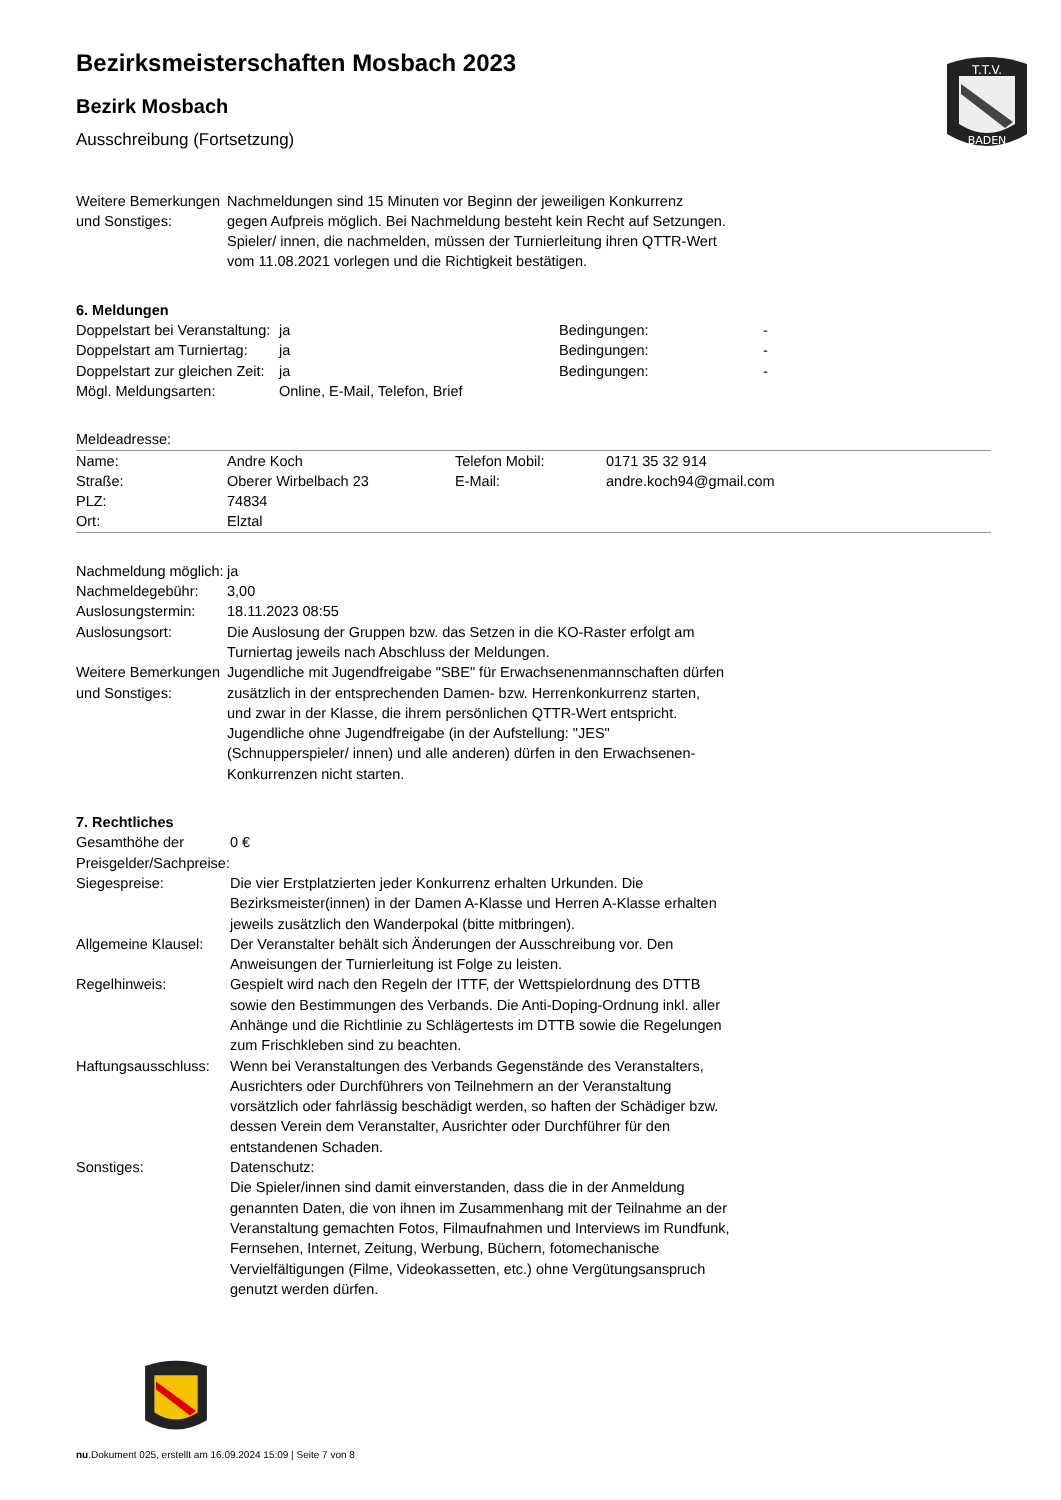Bezirksmeisterschaften Mosbach 2023
Bezirk Mosbach
Ausschreibung (Fortsetzung)
T.T.V.
BADEN
| Weitere Bemerkungen und Sonstiges: | Nachmeldungen sind 15 Minuten vor Beginn der jeweiligen Konkurrenz gegen Aufpreis möglich. Bei Nachmeldung besteht kein Recht auf Setzungen. Spieler/ innen, die nachmelden, müssen der Turnierleitung ihren QTTR-Wert vom 11.08.2021 vorlegen und die Richtigkeit bestätigen. |
6. Meldungen
| Doppelstart bei Veranstaltung: | ja | Bedingungen: | - |
| Doppelstart am Turniertag: | ja | Bedingungen: | - |
| Doppelstart zur gleichen Zeit: | ja | Bedingungen: | - |
| Mögl. Meldungsarten: | Online, E-Mail, Telefon, Brief | | |
Meldeadresse:
| Name: | Andre Koch | Telefon Mobil: | 0171 35 32 914 |
| Straße: | Oberer Wirbelbach 23 | E-Mail: | andre.koch94@gmail.com |
| PLZ: | 74834 | | |
| Ort: | Elztal | | |
| Nachmeldung möglich: | ja |
| Nachmeldegebühr: | 3,00 |
| Auslosungstermin: | 18.11.2023 08:55 |
| Auslosungsort: | Die Auslosung der Gruppen bzw. das Setzen in die KO-Raster erfolgt am Turniertag jeweils nach Abschluss der Meldungen. |
| Weitere Bemerkungen und Sonstiges: | Jugendliche mit Jugendfreigabe "SBE" für Erwachsenenmannschaften dürfen zusätzlich in der entsprechenden Damen- bzw. Herrenkonkurrenz starten, und zwar in der Klasse, die ihrem persönlichen QTTR-Wert entspricht. Jugendliche ohne Jugendfreigabe (in der Aufstellung: "JES" (Schnupperspieler/ innen) und alle anderen) dürfen in den Erwachsenen-Konkurrenzen nicht starten. |
7. Rechtliches
| Gesamthöhe der Preisgelder/Sachpreise: | 0 € |
| Siegespreise: | Die vier Erstplatzierten jeder Konkurrenz erhalten Urkunden. Die Bezirksmeister(innen) in der Damen A-Klasse und Herren A-Klasse erhalten jeweils zusätzlich den Wanderpokal (bitte mitbringen). |
| Allgemeine Klausel: | Der Veranstalter behält sich Änderungen der Ausschreibung vor. Den Anweisungen der Turnierleitung ist Folge zu leisten. |
| Regelhinweis: | Gespielt wird nach den Regeln der ITTF, der Wettspielordnung des DTTB sowie den Bestimmungen des Verbands. Die Anti-Doping-Ordnung inkl. aller Anhänge und die Richtlinie zu Schlägertests im DTTB sowie die Regelungen zum Frischkleben sind zu beachten. |
| Haftungsausschluss: | Wenn bei Veranstaltungen des Verbands Gegenstände des Veranstalters, Ausrichters oder Durchführers von Teilnehmern an der Veranstaltung vorsätzlich oder fahrlässig beschädigt werden, so haften der Schädiger bzw. dessen Verein dem Veranstalter, Ausrichter oder Durchführer für den entstandenen Schaden. |
| Sonstiges: | Datenschutz: Die Spieler/innen sind damit einverstanden, dass die in der Anmeldung genannten Daten, die von ihnen im Zusammenhang mit der Teilnahme an der Veranstaltung gemachten Fotos, Filmaufnahmen und Interviews im Rundfunk, Fernsehen, Internet, Zeitung, Werbung, Büchern, fotomechanische Vervielfältigungen (Filme, Videokassetten, etc.) ohne Vergütungsanspruch genutzt werden dürfen. |
nu.Dokument 025, erstellt am 16.09.2024 15:09 | Seite 7 von 8